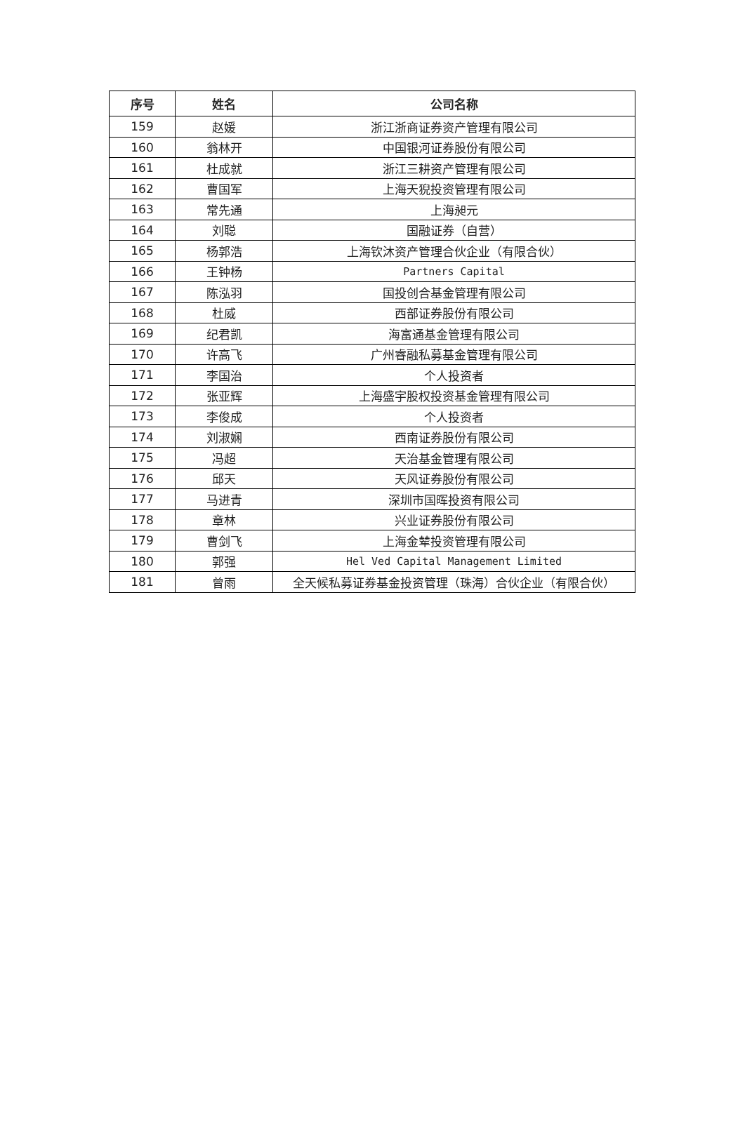| 序号 | 姓名 | 公司名称 |
| --- | --- | --- |
| 159 | 赵媛 | 浙江浙商证券资产管理有限公司 |
| 160 | 翁林开 | 中国银河证券股份有限公司 |
| 161 | 杜成就 | 浙江三耕资产管理有限公司 |
| 162 | 曹国军 | 上海天猊投资管理有限公司 |
| 163 | 常先通 | 上海昶元 |
| 164 | 刘聪 | 国融证券（自营） |
| 165 | 杨郭浩 | 上海钦沐资产管理合伙企业（有限合伙） |
| 166 | 王钟杨 | Partners Capital |
| 167 | 陈泓羽 | 国投创合基金管理有限公司 |
| 168 | 杜威 | 西部证券股份有限公司 |
| 169 | 纪君凯 | 海富通基金管理有限公司 |
| 170 | 许高飞 | 广州睿融私募基金管理有限公司 |
| 171 | 李国治 | 个人投资者 |
| 172 | 张亚辉 | 上海盛宇股权投资基金管理有限公司 |
| 173 | 李俊成 | 个人投资者 |
| 174 | 刘淑娴 | 西南证券股份有限公司 |
| 175 | 冯超 | 天治基金管理有限公司 |
| 176 | 邱天 | 天风证券股份有限公司 |
| 177 | 马进青 | 深圳市国晖投资有限公司 |
| 178 | 章林 | 兴业证券股份有限公司 |
| 179 | 曹剑飞 | 上海金辇投资管理有限公司 |
| 180 | 郭强 | Hel Ved Capital Management Limited |
| 181 | 曾雨 | 全天候私募证券基金投资管理（珠海）合伙企业（有限合伙） |